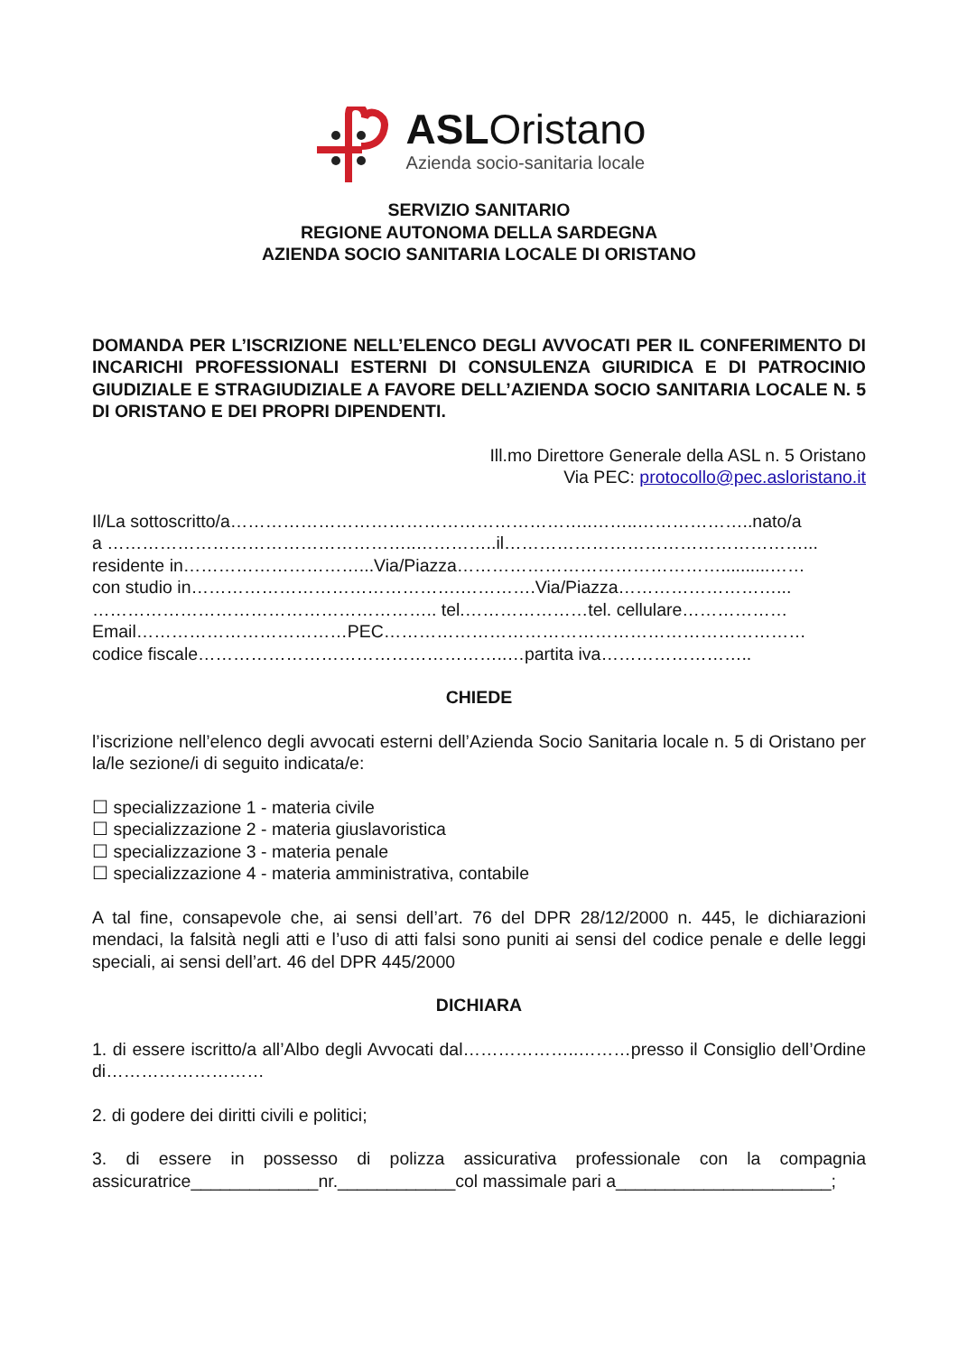ASLOristano
Azienda socio-sanitaria locale
SERVIZIO SANITARIO
REGIONE AUTONOMA DELLA SARDEGNA
AZIENDA SOCIO SANITARIA LOCALE DI ORISTANO
DOMANDA PER L’ISCRIZIONE NELL’ELENCO DEGLI AVVOCATI PER IL CONFERIMENTO DI INCARICHI PROFESSIONALI ESTERNI DI CONSULENZA GIURIDICA E DI PATROCINIO GIUDIZIALE E STRAGIUDIZIALE A FAVORE DELL’AZIENDA SOCIO SANITARIA LOCALE N. 5 DI ORISTANO E DEI PROPRI DIPENDENTI.
Ill.mo Direttore Generale della ASL n. 5 Oristano
Via PEC: protocollo@pec.asloristano.it
Il/La sottoscritto/a……………………………………………………..……..………………..nato/a
a ……………………………………………..…………..il……………………………………………...
residente in…………………………...Via/Piazza………………………………………..........……
con studio in……………………………………….………….Via/Piazza………………………...
………………………………………………….. tel.…………………tel. cellulare………………
Email………………………………PEC………………………………………………………………
codice fiscale……………………………………………..…partita iva……………………..
CHIEDE
l’iscrizione nell’elenco degli avvocati esterni dell’Azienda Socio Sanitaria locale n. 5 di Oristano per la/le sezione/i di seguito indicata/e:
☐ specializzazione 1 - materia civile
☐ specializzazione 2 - materia giuslavoristica
☐ specializzazione 3 - materia penale
☐ specializzazione 4 - materia amministrativa, contabile
A tal fine, consapevole che, ai sensi dell’art. 76 del DPR 28/12/2000 n. 445, le dichiarazioni mendaci, la falsità negli atti e l’uso di atti falsi sono puniti ai sensi del codice penale e delle leggi speciali, ai sensi dell’art. 46 del DPR 445/2000
DICHIARA
1. di essere iscritto/a all’Albo degli Avvocati dal………………..………presso il Consiglio dell’Ordine di………………………
2. di godere dei diritti civili e politici;
3. di essere in possesso di polizza assicurativa professionale con la compagnia assicuratrice_____________nr.____________col massimale pari a______________________;